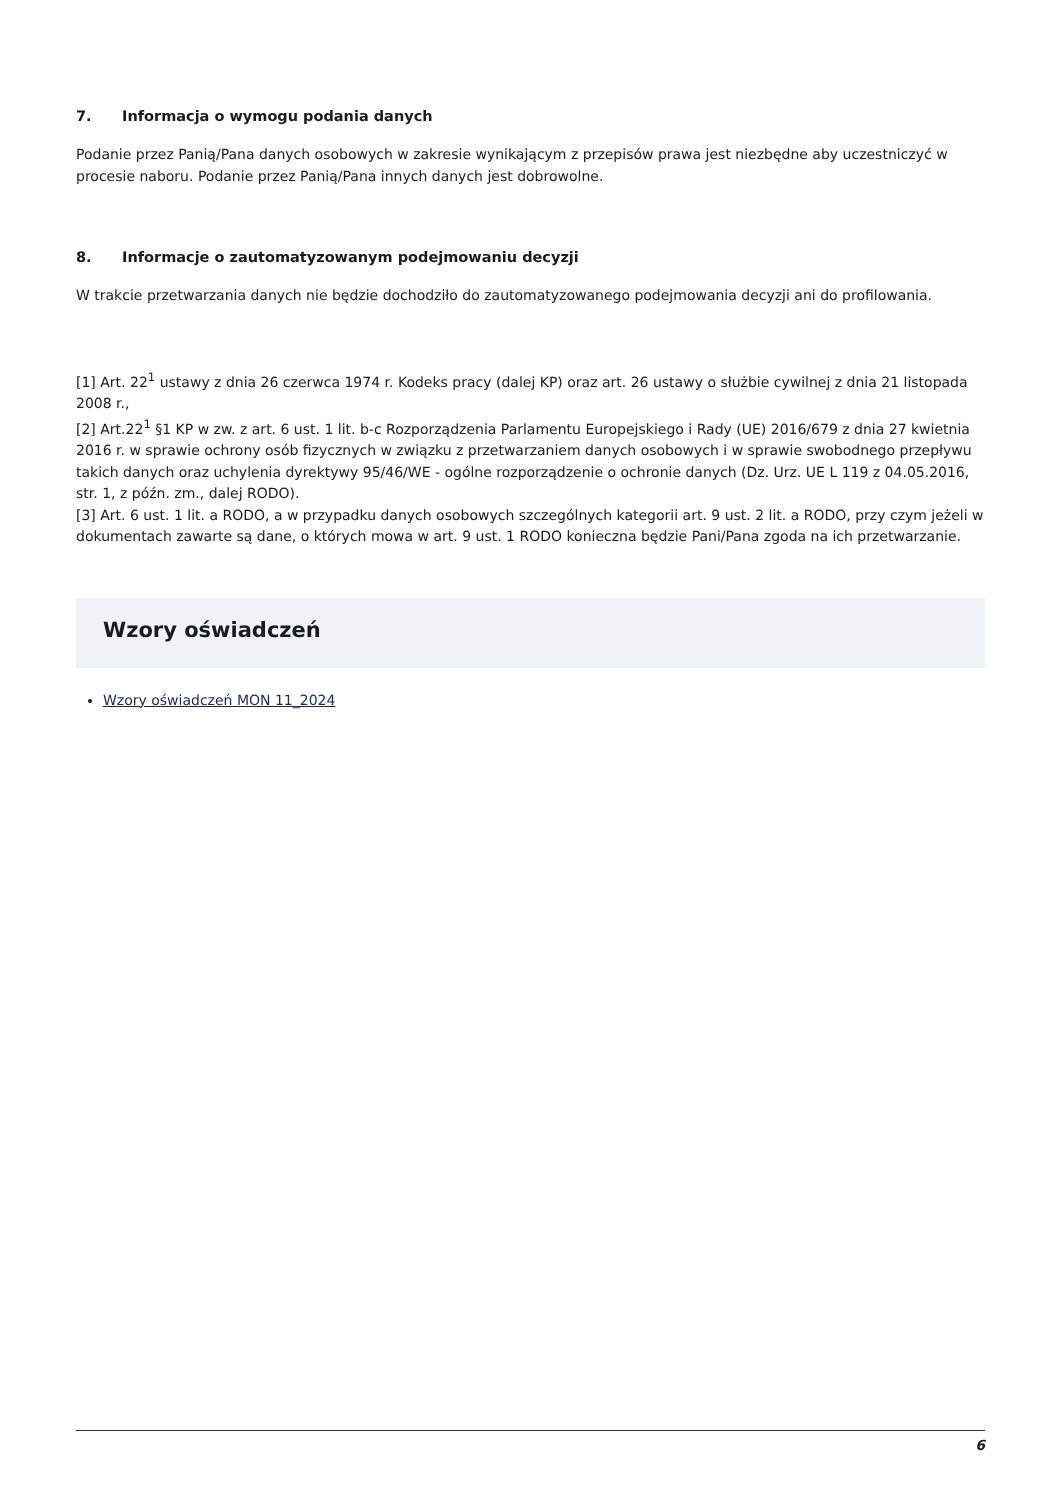7. Informacja o wymogu podania danych
Podanie przez Panią/Pana danych osobowych w zakresie wynikającym z przepisów prawa jest niezbędne aby uczestniczyć w procesie naboru. Podanie przez Panią/Pana innych danych jest dobrowolne.
8. Informacje o zautomatyzowanym podejmowaniu decyzji
W trakcie przetwarzania danych nie będzie dochodziło do zautomatyzowanego podejmowania decyzji ani do profilowania.
[1] Art. 22<sup>1</sup> ustawy z dnia 26 czerwca 1974 r. Kodeks pracy (dalej KP) oraz art. 26 ustawy o służbie cywilnej z dnia 21 listopada 2008 r.,
[2] Art.22<sup>1</sup> §1 KP w zw. z art. 6 ust. 1 lit. b-c Rozporządzenia Parlamentu Europejskiego i Rady (UE) 2016/679 z dnia 27 kwietnia 2016 r. w sprawie ochrony osób fizycznych w związku z przetwarzaniem danych osobowych i w sprawie swobodnego przepływu takich danych oraz uchylenia dyrektywy 95/46/WE - ogólne rozporządzenie o ochronie danych (Dz. Urz. UE L 119 z 04.05.2016, str. 1, z późn. zm., dalej RODO).
[3] Art. 6 ust. 1 lit. a RODO, a w przypadku danych osobowych szczególnych kategorii art. 9 ust. 2 lit. a RODO, przy czym jeżeli w dokumentach zawarte są dane, o których mowa w art. 9 ust. 1 RODO konieczna będzie Pani/Pana zgoda na ich przetwarzanie.
Wzory oświadczeń
Wzory oświadczeń MON 11_2024
6